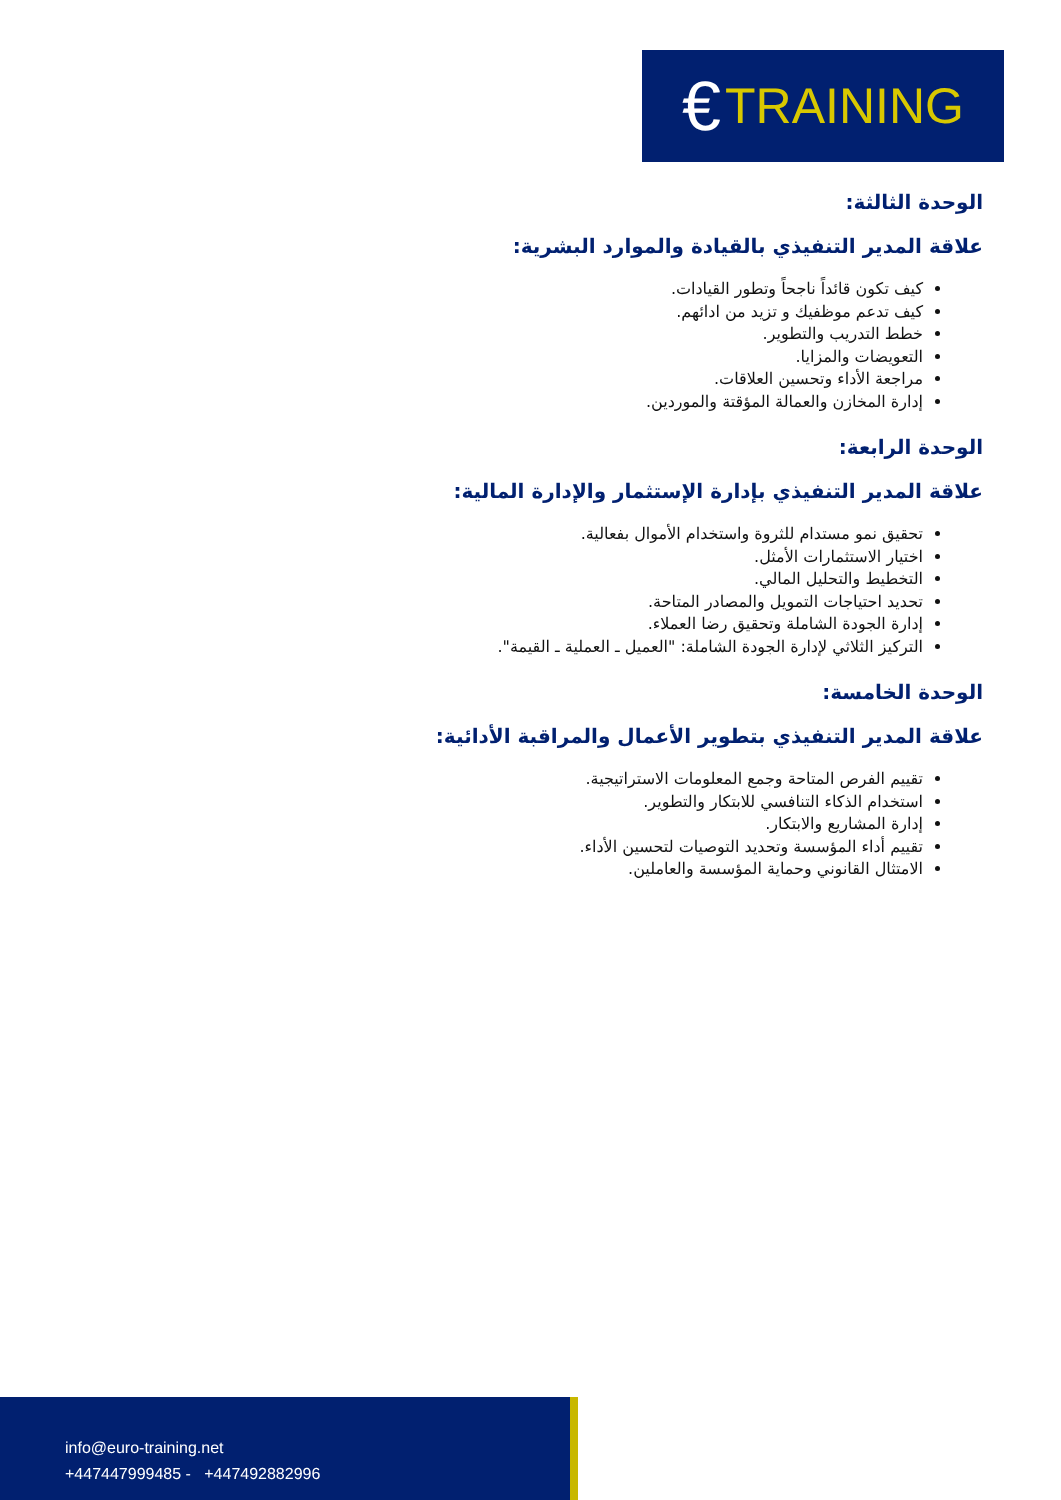€ TRAINING
الوحدة الثالثة:
علاقة المدير التنفيذي بالقيادة والموارد البشرية:
كيف تكون قائداً ناجحاً وتطور القيادات.
كيف تدعم موظفيك و تزيد من ادائهم.
خطط التدريب والتطوير.
التعويضات والمزايا.
مراجعة الأداء وتحسين العلاقات.
إدارة المخازن والعمالة المؤقتة والموردين.
الوحدة الرابعة:
علاقة المدير التنفيذي بإدارة الإستثمار والإدارة المالية:
تحقيق نمو مستدام للثروة واستخدام الأموال بفعالية.
اختيار الاستثمارات الأمثل.
التخطيط والتحليل المالي.
تحديد احتياجات التمويل والمصادر المتاحة.
إدارة الجودة الشاملة وتحقيق رضا العملاء.
التركيز الثلاثي لإدارة الجودة الشاملة: "العميل ـ العملية ـ القيمة".
الوحدة الخامسة:
علاقة المدير التنفيذي بتطوير الأعمال والمراقبة الأدائية:
تقييم الفرص المتاحة وجمع المعلومات الاستراتيجية.
استخدام الذكاء التنافسي للابتكار والتطوير.
إدارة المشاريع والابتكار.
تقييم أداء المؤسسة وتحديد التوصيات لتحسين الأداء.
الامتثال القانوني وحماية المؤسسة والعاملين.
info@euro-training.net
+447447999485 - +447492882996